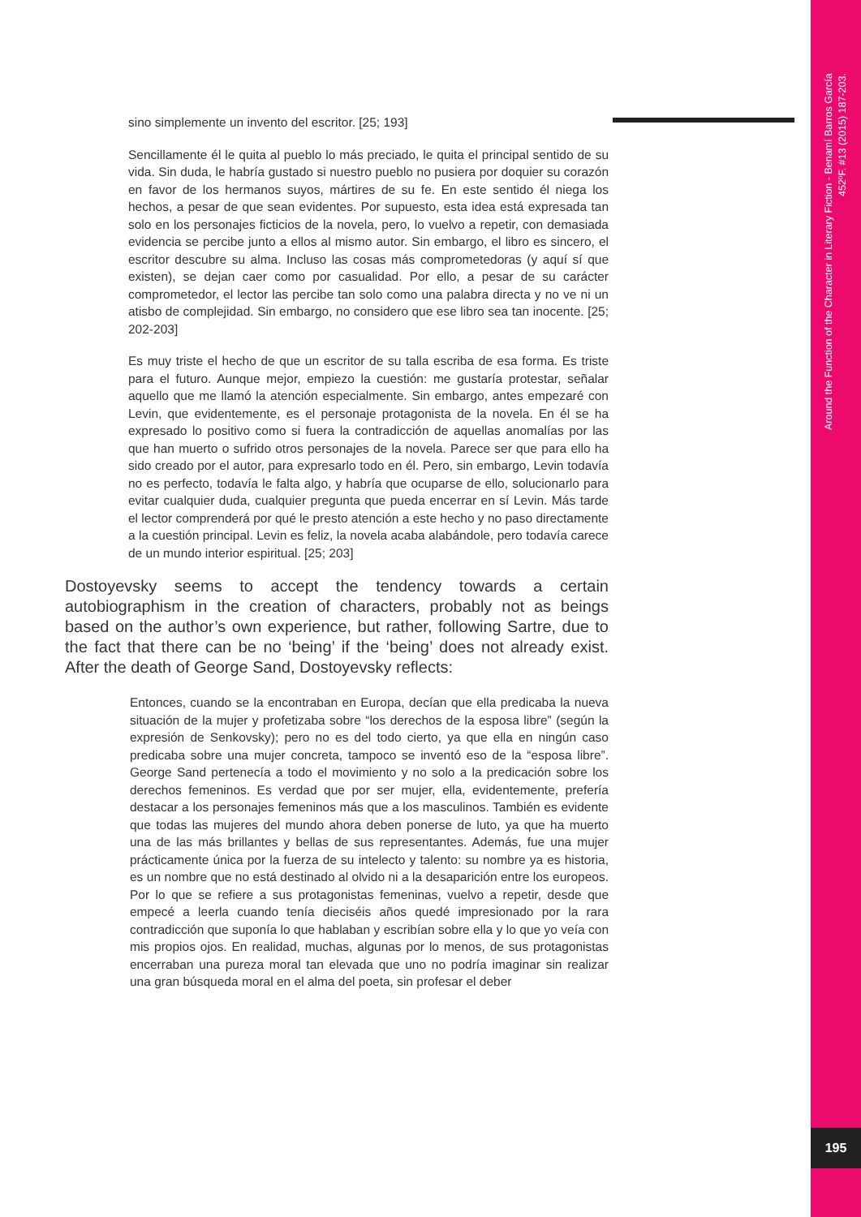sino simplemente un invento del escritor. [25; 193]
Sencillamente él le quita al pueblo lo más preciado, le quita el principal sentido de su vida. Sin duda, le habría gustado si nuestro pueblo no pusiera por doquier su corazón en favor de los hermanos suyos, mártires de su fe. En este sentido él niega los hechos, a pesar de que sean evidentes. Por supuesto, esta idea está expresada tan solo en los personajes ficticios de la novela, pero, lo vuelvo a repetir, con demasiada evidencia se percibe junto a ellos al mismo autor. Sin embargo, el libro es sincero, el escritor descubre su alma. Incluso las cosas más comprometedoras (y aquí sí que existen), se dejan caer como por casualidad. Por ello, a pesar de su carácter comprometedor, el lector las percibe tan solo como una palabra directa y no ve ni un atisbo de complejidad. Sin embargo, no considero que ese libro sea tan inocente. [25; 202-203]
Es muy triste el hecho de que un escritor de su talla escriba de esa forma. Es triste para el futuro. Aunque mejor, empiezo la cuestión: me gustaría protestar, señalar aquello que me llamó la atención especialmente. Sin embargo, antes empezaré con Levin, que evidentemente, es el personaje protagonista de la novela. En él se ha expresado lo positivo como si fuera la contradicción de aquellas anomalías por las que han muerto o sufrido otros personajes de la novela. Parece ser que para ello ha sido creado por el autor, para expresarlo todo en él. Pero, sin embargo, Levin todavía no es perfecto, todavía le falta algo, y habría que ocuparse de ello, solucionarlo para evitar cualquier duda, cualquier pregunta que pueda encerrar en sí Levin. Más tarde el lector comprenderá por qué le presto atención a este hecho y no paso directamente a la cuestión principal. Levin es feliz, la novela acaba alabándole, pero todavía carece de un mundo interior espiritual. [25; 203]
Dostoyevsky seems to accept the tendency towards a certain autobiographism in the creation of characters, probably not as beings based on the author’s own experience, but rather, following Sartre, due to the fact that there can be no ‘being’ if the ‘being’ does not already exist. After the death of George Sand, Dostoyevsky reflects:
Entonces, cuando se la encontraban en Europa, decían que ella predicaba la nueva situación de la mujer y profetizaba sobre “los derechos de la esposa libre” (según la expresión de Senkovsky); pero no es del todo cierto, ya que ella en ningún caso predicaba sobre una mujer concreta, tampoco se inventó eso de la “esposa libre”. George Sand pertenecía a todo el movimiento y no solo a la predicación sobre los derechos femeninos. Es verdad que por ser mujer, ella, evidentemente, prefería destacar a los personajes femeninos más que a los masculinos. También es evidente que todas las mujeres del mundo ahora deben ponerse de luto, ya que ha muerto una de las más brillantes y bellas de sus representantes. Además, fue una mujer prácticamente única por la fuerza de su intelecto y talento: su nombre ya es historia, es un nombre que no está destinado al olvido ni a la desaparición entre los europeos. Por lo que se refiere a sus protagonistas femeninas, vuelvo a repetir, desde que empecé a leerla cuando tenía dieciséis años quedé impresionado por la rara contradicción que suponía lo que hablaban y escribían sobre ella y lo que yo veía con mis propios ojos. En realidad, muchas, algunas por lo menos, de sus protagonistas encerraban una pureza moral tan elevada que uno no podría imaginar sin realizar una gran búsqueda moral en el alma del poeta, sin profesar el deber
Around the Function of the Character in Literary Fiction - Benamí Barros García
452ºF. #13 (2015) 187-203.
195